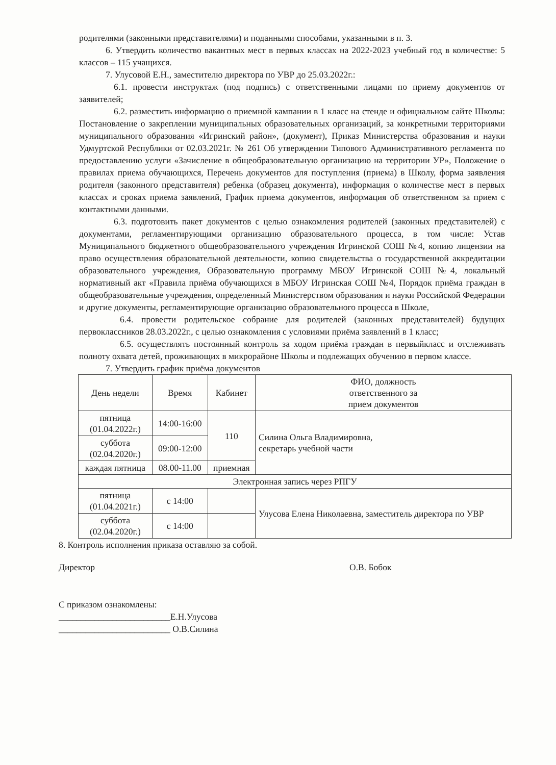родителями (законными представителями) и поданными способами, указанными в п. 3.
6. Утвердить количество вакантных мест в первых классах на 2022-2023 учебный год в количестве: 5 классов – 115 учащихся.
7. Улусовой Е.Н., заместителю директора по УВР до 25.03.2022г.:
6.1. провести инструктаж (под подпись) с ответственными лицами по приему документов от заявителей;
6.2. разместить информацию о приемной кампании в 1 класс на стенде и официальном сайте Школы: Постановление о закреплении муниципальных образовательных организаций, за конкретными территориями муниципального образования «Игринский район», (документ), Приказ Министерства образования и науки Удмуртской Республики от 02.03.2021г. № 261 Об утверждении Типового Административного регламента по предоставлению услуги «Зачисление в общеобразовательную организацию на территории УР», Положение о правилах приема обучающихся, Перечень документов для поступления (приема) в Школу, форма заявления родителя (законного представителя) ребенка (образец документа), информация о количестве мест в первых классах и сроках приема заявлений, График приема документов, информация об ответственном за прием с контактными данными.
6.3. подготовить пакет документов с целью ознакомления родителей (законных представителей) с документами, регламентирующими организацию образовательного процесса, в том числе: Устав Муниципального бюджетного общеобразовательного учреждения Игринской СОШ №4, копию лицензии на право осуществления образовательной деятельности, копию свидетельства о государственной аккредитации образовательного учреждения, Образовательную программу МБОУ Игринской СОШ №4, локальный нормативный акт «Правила приёма обучающихся в МБОУ Игринская СОШ №4, Порядок приёма граждан в общеобразовательные учреждения, определенный Министерством образования и науки Российской Федерации и другие документы, регламентирующие организацию образовательного процесса в Школе,
6.4. провести родительское собрание для родителей (законных представителей) будущих первоклассников 28.03.2022г., с целью ознакомления с условиями приёма заявлений в 1 класс;
6.5. осуществлять постоянный контроль за ходом приёма граждан в первыйкласс и отслеживать полноту охвата детей, проживающих в микрорайоне Школы и подлежащих обучению в первом классе.
7. Утвердить график приёма документов
| День недели | Время | Кабинет | ФИО, должность ответственного за прием документов |
| --- | --- | --- | --- |
| пятница (01.04.2022г.) | 14:00-16:00 | 110 | Силина Ольга Владимировна, секретарь учебной части |
| суббота (02.04.2020г.) | 09:00-12:00 | | |
| каждая пятница | 08.00-11.00 | приемная | |
| Электронная запись через РПГУ | | | |
| пятница (01.04.2021г.) | с 14:00 | | Улусова Елена Николаевна, заместитель директора по УВР |
| суббота (02.04.2020г.) | с 14:00 | | |
8. Контроль исполнения приказа оставляю за собой.
Директор О.В. Бобок
С приказом ознакомлены:
_________________________Е.Н.Улусова
_________________________ О.В.Силина